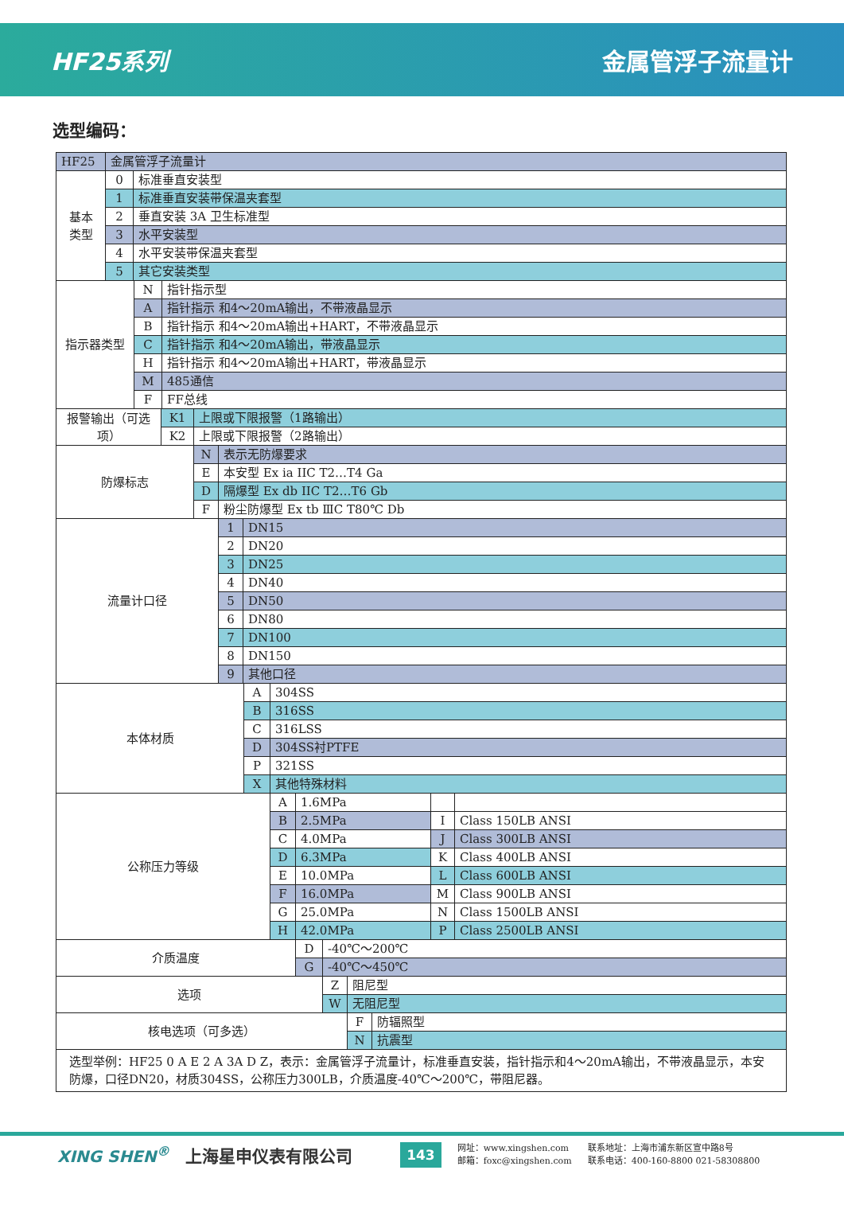HF25系列 金属管浮子流量计
选型编码：
| HF25 | 金属管浮子流量计 | |
| 基本 类型 | 0 | 标准垂直安装型 |
| | 1 | 标准垂直安装带保温夹套型 |
| | 2 | 垂直安装 3A 卫生标准型 |
| | 3 | 水平安装型 |
| | 4 | 水平安装带保温夹套型 |
| | 5 | 其它安装类型 |
| 指示器类型 | N | 指针指示型 |
| | A | 指针指示 和4～20mA输出，不带液晶显示 |
| | B | 指针指示 和4～20mA输出+HART，不带液晶显示 |
| | C | 指针指示 和4～20mA输出，带液晶显示 |
| | H | 指针指示 和4～20mA输出+HART，带液晶显示 |
| | M | 485通信 |
| | F | FF总线 |
| 报警输出（可选项） | K1 | 上限或下限报警（1路输出） |
| | K2 | 上限或下限报警（2路输出） |
| 防爆标志 | N | 表示无防爆要求 |
| | E | 本安型 Ex ia IIC T2…T4 Ga |
| | D | 隔爆型 Ex db IIC T2…T6 Gb |
| | F | 粉尘防爆型 Ex tb ⅢC T80℃ Db |
| 流量计口径 | 1 | DN15 |
| | 2 | DN20 |
| | 3 | DN25 |
| | 4 | DN40 |
| | 5 | DN50 |
| | 6 | DN80 |
| | 7 | DN100 |
| | 8 | DN150 |
| | 9 | 其他口径 |
| 本体材质 | A | 304SS |
| | B | 316SS |
| | C | 316LSS |
| | D | 304SS衬PTFE |
| | P | 321SS |
| | X | 其他特殊材料 |
| 公称压力等级 | A | 1.6MPa | | |
| | B | 2.5MPa | I | Class 150LB ANSI |
| | C | 4.0MPa | J | Class 300LB ANSI |
| | D | 6.3MPa | K | Class 400LB ANSI |
| | E | 10.0MPa | L | Class 600LB ANSI |
| | F | 16.0MPa | M | Class 900LB ANSI |
| | G | 25.0MPa | N | Class 1500LB ANSI |
| | H | 42.0MPa | P | Class 2500LB ANSI |
| 介质温度 | D | -40℃～200℃ |
| | G | -40℃～450℃ |
| 选项 | Z | 阻尼型 |
| | W | 无阻尼型 |
| 核电选项（可多选） | F | 防辐照型 |
| | N | 抗震型 |
选型举例：HF25 0 A E 2 A 3A D Z，表示：金属管浮子流量计，标准垂直安装，指针指示和4～20mA输出，不带液晶显示，本安防爆，口径DN20，材质304SS，公称压力300LB，介质温度-40℃～200℃，带阻尼器。
XING SHEN<sup>®</sup> 上海星申仪表有限公司 143
网址：www.xingshen.com
邮箱：foxc@xingshen.com
联系地址：上海市浦东新区宣中路8号
联系电话：400-160-8800 021-58308800